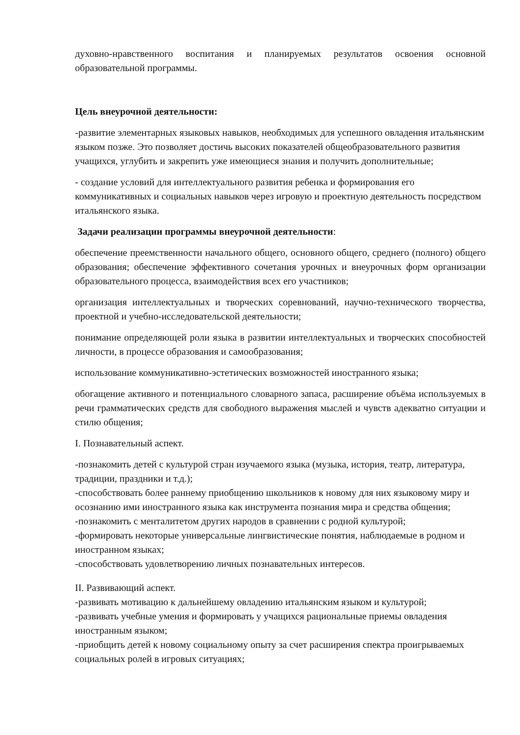духовно-нравственного воспитания и планируемых результатов освоения основной образовательной программы.
Цель внеурочной деятельности:
-развитие элементарных языковых навыков, необходимых для успешного овладения итальянским языком позже. Это позволяет достичь высоких показателей общеобразовательного развития учащихся, углубить и закрепить уже имеющиеся знания и получить дополнительные;
- создание условий для интеллектуального развития ребенка и формирования его коммуникативных и социальных навыков через игровую и проектную деятельность посредством итальянского языка.
Задачи реализации программы внеурочной деятельности:
обеспечение преемственности начального общего, основного общего, среднего (полного) общего образования; обеспечение эффективного сочетания урочных и внеурочных форм организации образовательного процесса, взаимодействия всех его участников;
организация интеллектуальных и творческих соревнований, научно-технического творчества, проектной и учебно-исследовательской деятельности;
понимание определяющей роли языка в развитии интеллектуальных и творческих способностей личности, в процессе образования и самообразования;
использование коммуникативно-эстетических возможностей иностранного языка;
обогащение активного и потенциального словарного запаса, расширение объёма используемых в речи грамматических средств для свободного выражения мыслей и чувств адекватно ситуации и стилю общения;
I. Познавательный аспект.
-познакомить детей с культурой стран изучаемого языка (музыка, история, театр, литература, традиции, праздники и т.д.);
-способствовать более раннему приобщению школьников к новому для них языковому миру и осознанию ими иностранного языка как инструмента познания мира и средства общения;
-познакомить с менталитетом других народов в сравнении с родной культурой;
-формировать некоторые универсальные лингвистические понятия, наблюдаемые в родном и иностранном языках;
-способствовать удовлетворению личных познавательных интересов.
II. Развивающий аспект.
-развивать мотивацию к дальнейшему овладению итальянским языком и культурой;
-развивать учебные умения и формировать у учащихся рациональные приемы овладения иностранным языком;
-приобщить детей к новому социальному опыту за счет расширения спектра проигрываемых социальных ролей в игровых ситуациях;